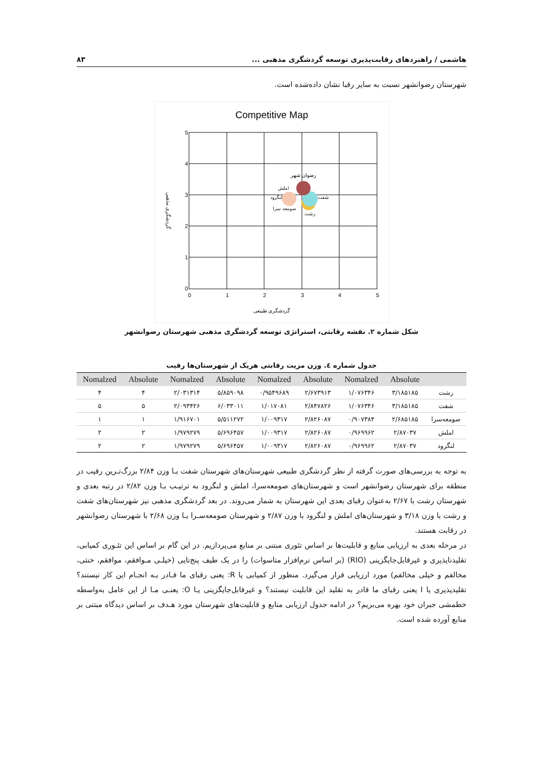هاشمی / راهبردهای رقابت‌پذیری توسعه گردشگری مذهبی ... ۸۳
شهرستان رضوانشهر نسبت به سایر رقبا نشان داده‌شده است.
Competitive Map
5
4
3
2
1
0
0
1
2
3
4
5
رضوان شهر
املش
لنگرود
شفت
صومعه سرا
رشت
گردشگری طبیعی
گردشگری مذهبی
شکل شماره ۲. نقشه رقابتی، استراتژی توسعه گردشگری مذهبی شهرستان رضوانشهر
جدول شماره ٤. وزن مزیت رقابتی هریک از شهرستان‌ها رقیب
| | Absolute | Nomalzed | Absolute | Nomalzed | Absolute | Nomalzed | Absolute | Nomalzed |
| --- | --- | --- | --- | --- | --- | --- | --- | --- |
| رشت | ۳/۱۸۵۱۸۵ | ۱/۰۷۶۳۴۶ | ۲/۶۷۳۹۱۳ | ۰/۹۵۴۹۶۸۹ | ۵/۸۵۹۰۹۸ | ۲/۰۳۱۳۱۴ | ۴ | ۴ |
| شفت | ۳/۱۸۵۱۸۵ | ۱/۰۷۶۳۴۶ | ۲/۸۴۷۸۲۶ | ۱/۰۱۷۰۸۱ | ۶/۰۳۳۰۱۱ | ۲/۰۹۳۴۲۶ | ۵ | ۵ |
| صومعه‌سرا | ۲/۶۸۵۱۸۵ | ۰/۹۰۷۳۸۴ | ۲/۸۲۶۰۸۷ | ۱/۰۰۹۳۱۷ | ۵/۵۱۱۲۷۲ | ۱/۹۱۶۷۰۱ | ۱ | ۱ |
| املش | ۲/۸۷۰۳۷ | ۰/۹۶۹۹۶۲ | ۲/۸۲۶۰۸۷ | ۱/۰۰۹۳۱۷ | ۵/۶۹۶۴۵۷ | ۱/۹۷۹۲۷۹ | ۲ | ۲ |
| لنگرود | ۲/۸۷۰۳۷ | ۰/۹۶۹۹۶۲ | ۲/۸۲۶۰۸۷ | ۱/۰۰۹۳۱۷ | ۵/۶۹۶۴۵۷ | ۱/۹۷۹۲۷۹ | ۲ | ۲ |
به توجه به بررسی‌های صورت گرفته از نظر گردشگری طبیعی شهرستان‌های شهرستان شفت بـا وزن ۲/۸۴ بزرگ‌تـرین رقیب در منطقه برای شهرستان رضوانشهر است و شهرستان‌های صومعه‌سرا، املش و لنگرود به ترتیـب بـا وزن ۲/۸۲ در رتبه بعدی و شهرستان رشت با ۲/۶۷ به‌عنوان رقبای بعدی این شهرستان به شمار می‌روند. در بعد گردشگری مذهبی نیز شهرستان‌های شفت و رشت با وزن ۳/۱۸ و شهرستان‌های املش و لنگرود با وزن ۲/۸۷ و شهرستان صومعه‌سـرا بـا وزن ۲/۶۸ با شهرستان رضوانشهر در رقابت هستند.
در مرحله بعدی به ارزیابی منابع و قابلیت‌ها بر اساس تئوری مبتنی بر منابع می‌پردازیم. در این گام بر اساس این تئـوری کمیابی، تقلیدناپذیری و غیرقابل‌جایگزینی (RIO) (بر اساس نرم‌افزار متاسوات) را در یک طیف پنج‌تایی (خیلـی مـوافقم، موافقم، خنثی، مخالفم و خیلی مخالفم) مورد ارزیابی قرار می‌گیرد. منظور از کمیابی یا R: یعنی رقبای ما قـادر بـه انجـام این کار نیستند؟ تقلیدپذیری یا I یعنی رقبای ما قادر به تقلید این قابلیت نیستند؟ و غیرقابل‌جایگزینی یـا O: یعنـی مـا از این عامل به‌واسطه خطمشی جبران خود بهره می‌بریم؟ در ادامه جدول ارزیابی منابع و قابلیت‌های شهرستان مورد هـدف بر اساس دیدگاه مبتنی بر منابع آورده شده است.